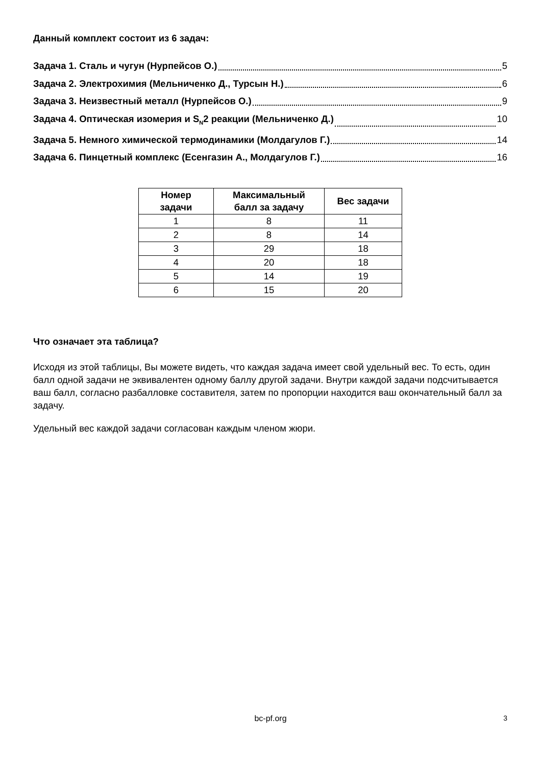Данный комплект состоит из 6 задач:
Задача 1. Сталь и чугун (Нурпейсов О.) 5
Задача 2. Электрохимия (Мельниченко Д., Турсын Н.) 6
Задача 3. Неизвестный металл (Нурпейсов О.) 9
Задача 4. Оптическая изомерия и S<sub>N</sub>2 реакции (Мельниченко Д.) 10
Задача 5. Немного химической термодинамики (Молдагулов Г.) 14
Задача 6. Пинцетный комплекс (Есенгазин А., Молдагулов Г.) 16
| Номер задачи | Максимальный балл за задачу | Вес задачи |
| --- | --- | --- |
| 1 | 8 | 11 |
| 2 | 8 | 14 |
| 3 | 29 | 18 |
| 4 | 20 | 18 |
| 5 | 14 | 19 |
| 6 | 15 | 20 |
Что означает эта таблица?
Исходя из этой таблицы, Вы можете видеть, что каждая задача имеет свой удельный вес. То есть, один балл одной задачи не эквивалентен одному баллу другой задачи. Внутри каждой задачи подсчитывается ваш балл, согласно разбалловке составителя, затем по пропорции находится ваш окончательный балл за задачу.
Удельный вес каждой задачи согласован каждым членом жюри.
bc-pf.org 3